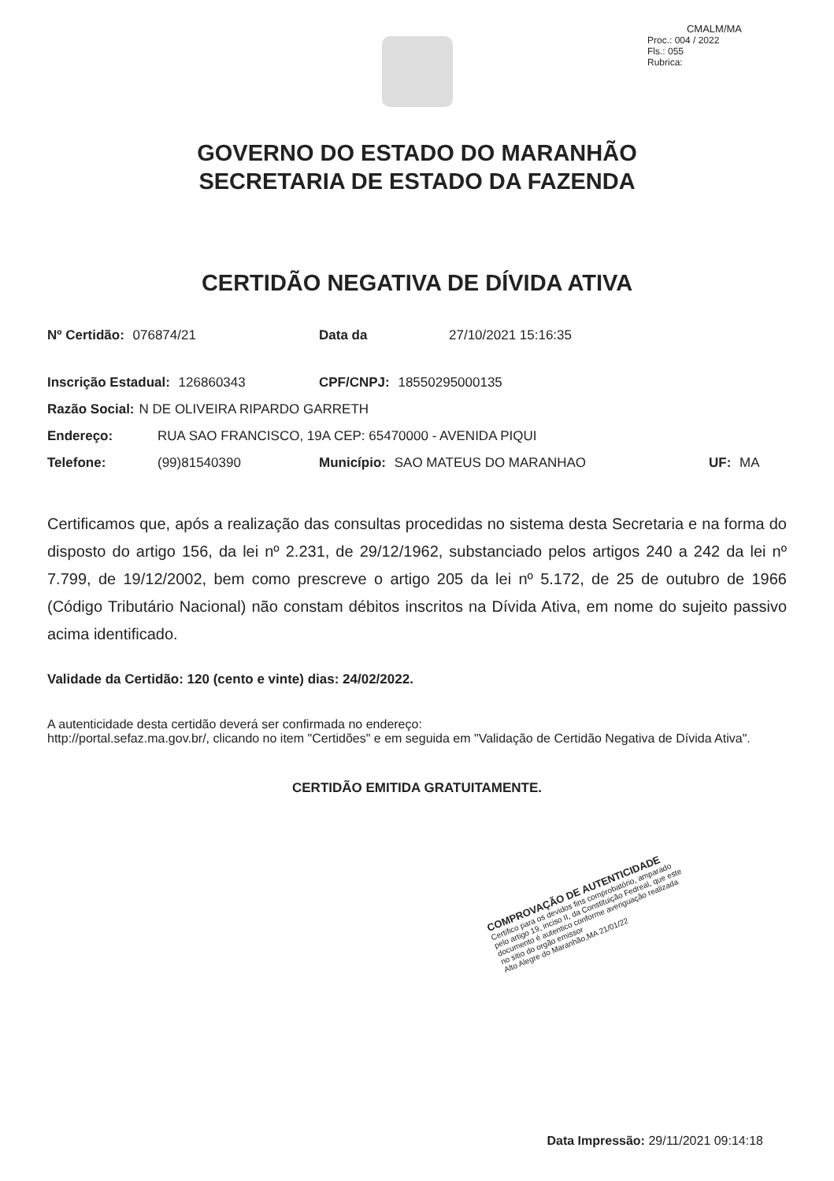CMALM/MA
Proc.: 004 / 2022
Fls.: 055
Rubrica:
GOVERNO DO ESTADO DO MARANHÃO
SECRETARIA DE ESTADO DA FAZENDA
CERTIDÃO NEGATIVA DE DÍVIDA ATIVA
Nº Certidão: 076874/21 Data da 27/10/2021 15:16:35
Inscrição Estadual: 126860343 CPF/CNPJ: 18550295000135
Razão Social: N DE OLIVEIRA RIPARDO GARRETH
Endereço: RUA SAO FRANCISCO, 19A CEP: 65470000 - AVENIDA PIQUI
Telefone: (99)81540390 Município: SAO MATEUS DO MARANHAO UF: MA
Certificamos que, após a realização das consultas procedidas no sistema desta Secretaria e na forma do disposto do artigo 156, da lei nº 2.231, de 29/12/1962, substanciado pelos artigos 240 a 242 da lei nº 7.799, de 19/12/2002, bem como prescreve o artigo 205 da lei nº 5.172, de 25 de outubro de 1966 (Código Tributário Nacional) não constam débitos inscritos na Dívida Ativa, em nome do sujeito passivo acima identificado.
Validade da Certidão: 120 (cento e vinte) dias: 24/02/2022.
A autenticidade desta certidão deverá ser confirmada no endereço:
http://portal.sefaz.ma.gov.br/, clicando no item "Certidões" e em seguida em "Validação de Certidão Negativa de Dívida Ativa".
CERTIDÃO EMITIDA GRATUITAMENTE.
COMPROVAÇÃO DE AUTENTICIDADE
Certifico para os devidos fins comprobatório, amparado pelo artigo 19, inciso II, da Constituição Fedreal, que este documento é autentico conforme averiguação realizada no sitio do orgão emissor
Alto Alegre do Maranhão,MA 21/01/22
Data Impressão: 29/11/2021 09:14:18